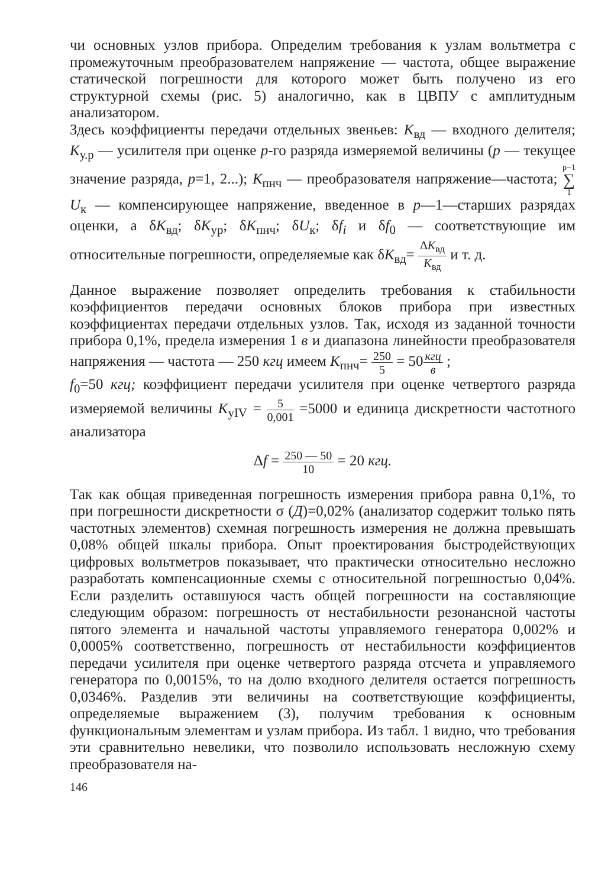чи основных узлов прибора. Определим требования к узлам вольтметра с промежуточным преобразователем напряжение — частота, общее выражение статической погрешности для которого может быть получено из его структурной схемы (рис. 5) аналогично, как в ЦВПУ с амплитудным анализатором.
Здесь коэффициенты передачи отдельных звеньев: K<sub>вд</sub> — входного делителя; K<sub>у.р</sub> — усилителя при оценке p-го разряда измеряемой величины (p — текущее значение разряда, p=1, 2...); K<sub>пнч</sub> — преобразователя напряжение—частота; p−1 ∑ 1 U<sub>к</sub> — компенсирующее напряжение, введенное в p—1—старших разрядах оценки, а δK<sub>вд</sub>; δK<sub>ур</sub>; δK<sub>пнч</sub>; δU<sub>к</sub>; δf<sub>i</sub> и δf<sub>0</sub> — соответствующие им относительные погрешности, определяемые как δK<sub>вд</sub>= ΔK<sub>вд</sub> K<sub>вд</sub> и т. д.
Данное выражение позволяет определить требования к стабильности коэффициентов передачи основных блоков прибора при известных коэффициентах передачи отдельных узлов. Так, исходя из заданной точности прибора 0,1%, предела измерения 1 в и диапазона линейности преобразователя напряжения — частота — 250 кгц имеем K<sub>пнч</sub>= 250 5 = 50кгц в ;
f<sub>0</sub>=50 кгц; коэффициент передачи усилителя при оценке четвертого разряда измеряемой величины K<sub>уIV</sub> = 5 0,001 =5000 и единица дискретности частотного анализатора
Δf = 250 — 50 10 = 20 кгц.
Так как общая приведенная погрешность измерения прибора равна 0,1%, то при погрешности дискретности σ (Д)=0,02% (анализатор содержит только пять частотных элементов) схемная погрешность измерения не должна превышать 0,08% общей шкалы прибора. Опыт проектирования быстродействующих цифровых вольтметров показывает, что практически относительно несложно разработать компенсационные схемы с относительной погрешностью 0,04%. Если разделить оставшуюся часть общей погрешности на составляющие следующим образом: погрешность от нестабильности резонансной частоты пятого элемента и начальной частоты управляемого генератора 0,002% и 0,0005% соответственно, погрешность от нестабильности коэффициентов передачи усилителя при оценке четвертого разряда отсчета и управляемого генератора по 0,0015%, то на долю входного делителя остается погрешность 0,0346%. Разделив эти величины на соответствующие коэффициенты, определяемые выражением (3), получим требования к основным функциональным элементам и узлам прибора. Из табл. 1 видно, что требования эти сравнительно невелики, что позволило использовать несложную схему преобразователя на-
146